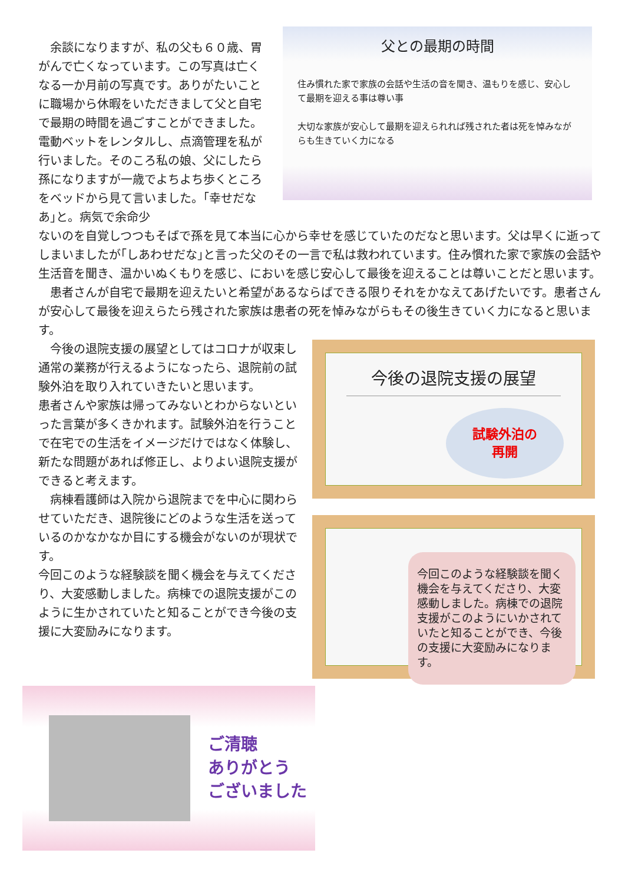余談になりますが、私の父も６０歳、胃がんで亡くなっています。この写真は亡くなる一か月前の写真です。ありがたいことに職場から休暇をいただきまして父と自宅で最期の時間を過ごすことができました。電動ベットをレンタルし、点滴管理を私が行いました。そのころ私の娘、父にしたら孫になりますが一歳でよちよち歩くところをベッドから見て言いました。｢幸せだなあ｣と。病気で余命少
父との最期の時間
住み慣れた家で家族の会話や生活の音を聞き、温もりを感じ、安心して最期を迎える事は尊い事
大切な家族が安心して最期を迎えられれば残された者は死を悼みながらも生きていく力になる
ないのを自覚しつつもそばで孫を見て本当に心から幸せを感じていたのだなと思います。父は早くに逝ってしまいましたが｢しあわせだな｣と言った父のその一言で私は救われています。住み慣れた家で家族の会話や生活音を聞き、温かいぬくもりを感じ、においを感じ安心して最後を迎えることは尊いことだと思います。
　患者さんが自宅で最期を迎えたいと希望があるならばできる限りそれをかなえてあげたいです。患者さんが安心して最後を迎えらたら残された家族は患者の死を悼みながらもその後生きていく力になると思います。
　今後の退院支援の展望としてはコロナが収束し通常の業務が行えるようになったら、退院前の試験外泊を取り入れていきたいと思います。
患者さんや家族は帰ってみないとわからないといった言葉が多くきかれます。試験外泊を行うことで在宅での生活をイメージだけではなく体験し、新たな問題があれば修正し、よりよい退院支援ができると考えます。
　病棟看護師は入院から退院までを中心に関わらせていただき、退院後にどのような生活を送っているのかなかなか目にする機会がないのが現状です。
今回このような経験談を聞く機会を与えてくださり、大変感動しました。病棟での退院支援がこのように生かされていたと知ることができ今後の支援に大変励みになります。
今後の退院支援の展望
試験外泊の
再開
今回このような経験談を聞く機会を与えてくださり、大変感動しました。病棟での退院支援がこのようにいかされていたと知ることができ、今後の支援に大変励みになります。
ご清聴
ありがとう
ございました